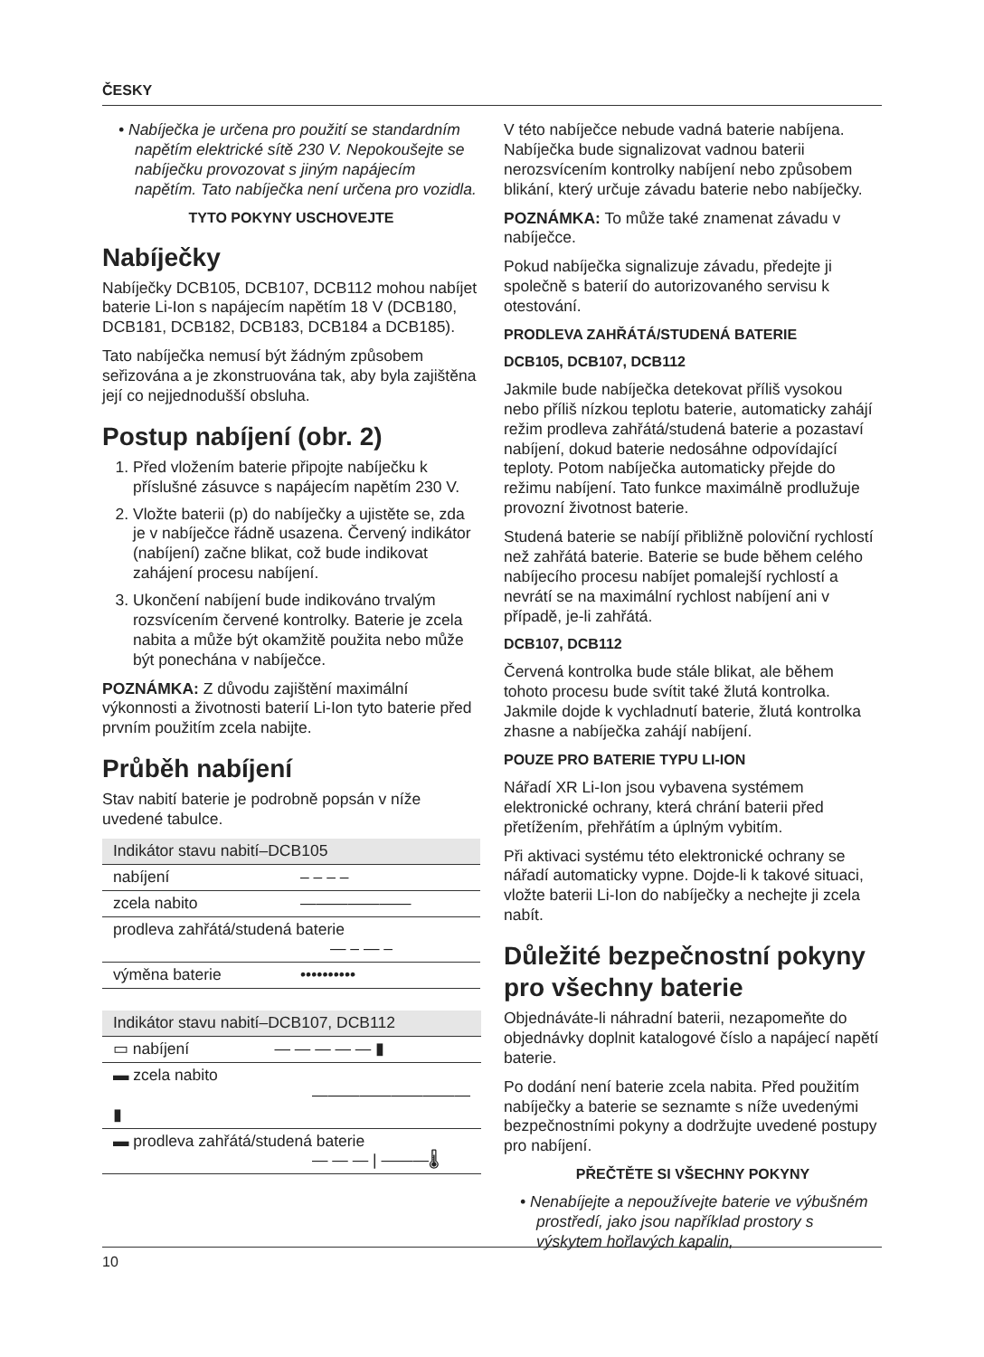ČESKY
• Nabíječka je určena pro použití se standardním napětím elektrické sítě 230 V. Nepokoušejte se nabíječku provozovat s jiným napájecím napětím. Tato nabíječka není určena pro vozidla.
TYTO POKYNY USCHOVEJTE
Nabíječky
Nabíječky DCB105, DCB107, DCB112 mohou nabíjet baterie Li-Ion s napájecím napětím 18 V (DCB180, DCB181, DCB182, DCB183, DCB184 a DCB185).
Tato nabíječka nemusí být žádným způsobem seřizována a je zkonstruována tak, aby byla zajištěna její co nejjednodušší obsluha.
Postup nabíjení (obr. 2)
1. Před vložením baterie připojte nabíječku k příslušné zásuvce s napájecím napětím 230 V.
2. Vložte baterii (p) do nabíječky a ujistěte se, zda je v nabíječce řádně usazena. Červený indikátor (nabíjení) začne blikat, což bude indikovat zahájení procesu nabíjení.
3. Ukončení nabíjení bude indikováno trvalým rozsvícením červené kontrolky. Baterie je zcela nabita a může být okamžitě použita nebo může být ponechána v nabíječce.
POZNÁMKA: Z důvodu zajištění maximální výkonnosti a životnosti baterií Li-Ion tyto baterie před prvním použitím zcela nabijte.
Průběh nabíjení
Stav nabití baterie je podrobně popsán v níže uvedené tabulce.
| Indikátor stavu nabití–DCB105 | |
| --- | --- |
| nabíjení | – – – – |
| zcela nabito | ——————— |
| prodleva zahřátá/studená baterie — – — – | |
| výměna baterie | •••••••••• |
| Indikátor stavu nabití–DCB107, DCB112 | |
| --- | --- |
| ▭ nabíjení | — — — — — ▮ |
| ▬ zcela nabito ——————————▮ | |
| ▬ prodleva zahřátá/studená baterie — — — / ———🌡 | |
V této nabíječce nebude vadná baterie nabíjena. Nabíječka bude signalizovat vadnou baterii nerozsvícením kontrolky nabíjení nebo způsobem blikání, který určuje závadu baterie nebo nabíječky.
POZNÁMKA: To může také znamenat závadu v nabíječce.
Pokud nabíječka signalizuje závadu, předejte ji společně s baterií do autorizovaného servisu k otestování.
PRODLEVA ZAHŘÁTÁ/STUDENÁ BATERIE
DCB105, DCB107, DCB112
Jakmile bude nabíječka detekovat příliš vysokou nebo příliš nízkou teplotu baterie, automaticky zahájí režim prodleva zahřátá/studená baterie a pozastaví nabíjení, dokud baterie nedosáhne odpovídající teploty. Potom nabíječka automaticky přejde do režimu nabíjení. Tato funkce maximálně prodlužuje provozní životnost baterie.
Studená baterie se nabíjí přibližně poloviční rychlostí než zahřátá baterie. Baterie se bude během celého nabíjecího procesu nabíjet pomalejší rychlostí a nevrátí se na maximální rychlost nabíjení ani v případě, je-li zahřátá.
DCB107, DCB112
Červená kontrolka bude stále blikat, ale během tohoto procesu bude svítit také žlutá kontrolka. Jakmile dojde k vychladnutí baterie, žlutá kontrolka zhasne a nabíječka zahájí nabíjení.
POUZE PRO BATERIE TYPU LI-ION
Nářadí XR Li-Ion jsou vybavena systémem elektronické ochrany, která chrání baterii před přetížením, přehřátím a úplným vybitím.
Při aktivaci systému této elektronické ochrany se nářadí automaticky vypne. Dojde-li k takové situaci, vložte baterii Li-Ion do nabíječky a nechejte ji zcela nabít.
Důležité bezpečnostní pokyny pro všechny baterie
Objednáváte-li náhradní baterii, nezapomeňte do objednávky doplnit katalogové číslo a napájecí napětí baterie.
Po dodání není baterie zcela nabita. Před použitím nabíječky a baterie se seznamte s níže uvedenými bezpečnostními pokyny a dodržujte uvedené postupy pro nabíjení.
PŘEČTĚTE SI VŠECHNY POKYNY
• Nenabíjejte a nepoužívejte baterie ve výbušném prostředí, jako jsou například prostory s výskytem hořlavých kapalin,
10